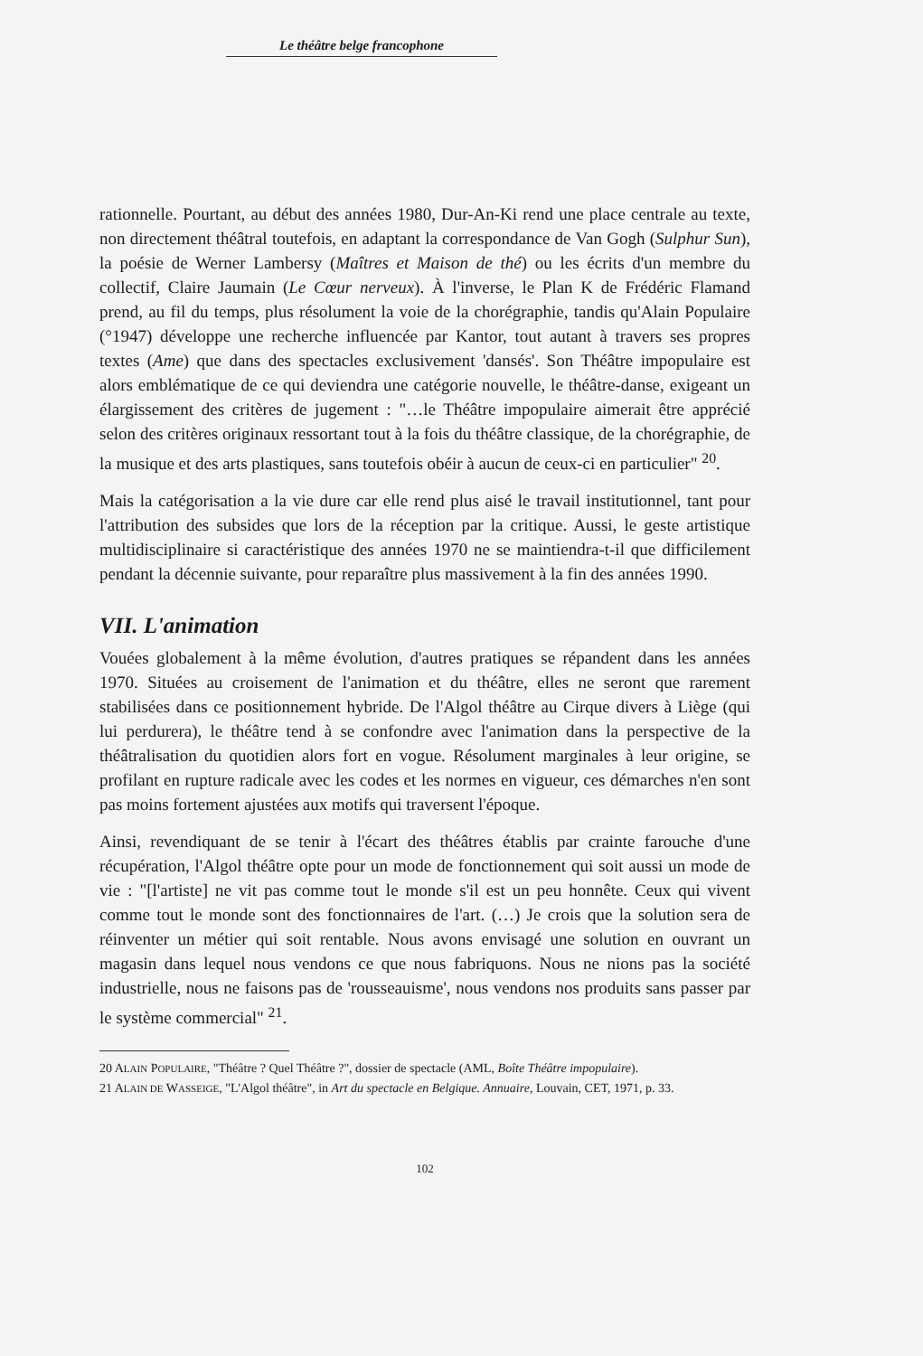Le théâtre belge francophone
rationnelle. Pourtant, au début des années 1980, Dur-An-Ki rend une place centrale au texte, non directement théâtral toutefois, en adaptant la correspondance de Van Gogh (Sulphur Sun), la poésie de Werner Lambersy (Maîtres et Maison de thé) ou les écrits d'un membre du collectif, Claire Jaumain (Le Cœur nerveux). À l'inverse, le Plan K de Frédéric Flamand prend, au fil du temps, plus résolument la voie de la chorégraphie, tandis qu'Alain Populaire (°1947) développe une recherche influencée par Kantor, tout autant à travers ses propres textes (Ame) que dans des spectacles exclusivement 'dansés'. Son Théâtre impopulaire est alors emblématique de ce qui deviendra une catégorie nouvelle, le théâtre-danse, exigeant un élargissement des critères de jugement : "…le Théâtre impopulaire aimerait être apprécié selon des critères originaux ressortant tout à la fois du théâtre classique, de la chorégraphie, de la musique et des arts plastiques, sans toutefois obéir à aucun de ceux-ci en particulier" <sup>20</sup>.
Mais la catégorisation a la vie dure car elle rend plus aisé le travail institutionnel, tant pour l'attribution des subsides que lors de la réception par la critique. Aussi, le geste artistique multidisciplinaire si caractéristique des années 1970 ne se maintiendra-t-il que difficilement pendant la décennie suivante, pour reparaître plus massivement à la fin des années 1990.
VII. L'animation
Vouées globalement à la même évolution, d'autres pratiques se répandent dans les années 1970. Situées au croisement de l'animation et du théâtre, elles ne seront que rarement stabilisées dans ce positionnement hybride. De l'Algol théâtre au Cirque divers à Liège (qui lui perdurera), le théâtre tend à se confondre avec l'animation dans la perspective de la théâtralisation du quotidien alors fort en vogue. Résolument marginales à leur origine, se profilant en rupture radicale avec les codes et les normes en vigueur, ces démarches n'en sont pas moins fortement ajustées aux motifs qui traversent l'époque.
Ainsi, revendiquant de se tenir à l'écart des théâtres établis par crainte farouche d'une récupération, l'Algol théâtre opte pour un mode de fonctionnement qui soit aussi un mode de vie : "[l'artiste] ne vit pas comme tout le monde s'il est un peu honnête. Ceux qui vivent comme tout le monde sont des fonctionnaires de l'art. (…) Je crois que la solution sera de réinventer un métier qui soit rentable. Nous avons envisagé une solution en ouvrant un magasin dans lequel nous vendons ce que nous fabriquons. Nous ne nions pas la société industrielle, nous ne faisons pas de 'rousseauisme', nous vendons nos produits sans passer par le système commercial" <sup>21</sup>.
20 ALAIN POPULAIRE, "Théâtre ? Quel Théâtre ?", dossier de spectacle (AML, Boîte Théâtre impopulaire).
21 ALAIN DE WASSEIGE, "L'Algol théâtre", in Art du spectacle en Belgique. Annuaire, Louvain, CET, 1971, p. 33.
102